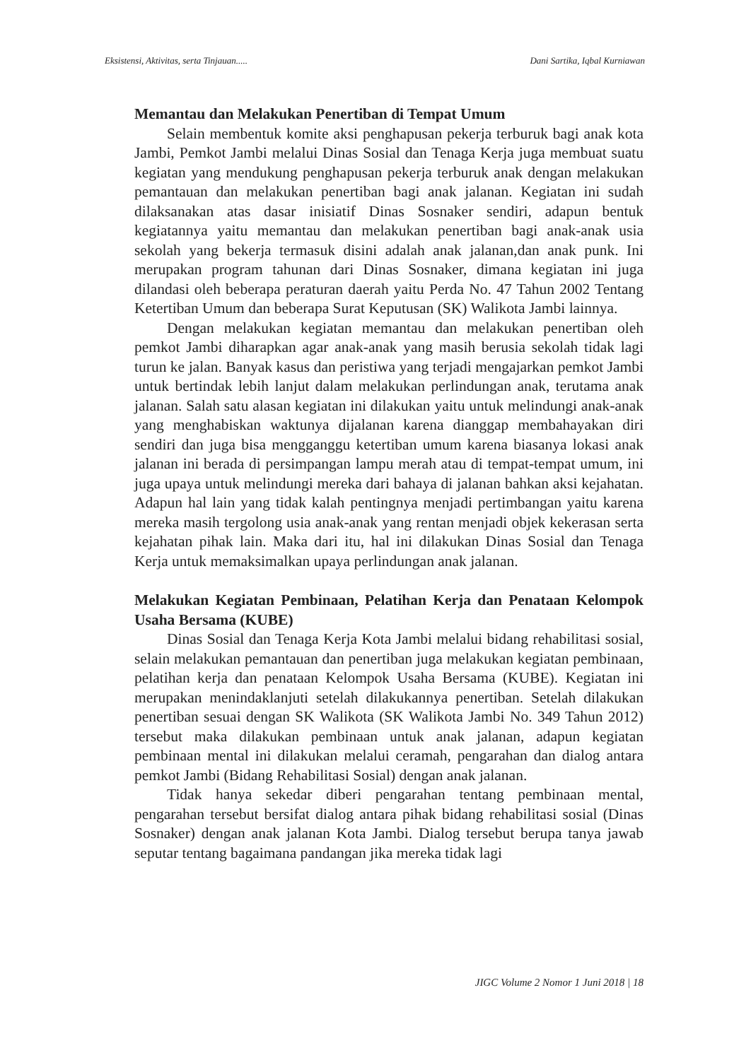Eksistensi, Aktivitas, serta Tinjauan..... Dani Sartika, Iqbal Kurniawan
Memantau dan Melakukan Penertiban di Tempat Umum
Selain membentuk komite aksi penghapusan pekerja terburuk bagi anak kota Jambi, Pemkot Jambi melalui Dinas Sosial dan Tenaga Kerja juga membuat suatu kegiatan yang mendukung penghapusan pekerja terburuk anak dengan melakukan pemantauan dan melakukan penertiban bagi anak jalanan. Kegiatan ini sudah dilaksanakan atas dasar inisiatif Dinas Sosnaker sendiri, adapun bentuk kegiatannya yaitu memantau dan melakukan penertiban bagi anak-anak usia sekolah yang bekerja termasuk disini adalah anak jalanan,dan anak punk. Ini merupakan program tahunan dari Dinas Sosnaker, dimana kegiatan ini juga dilandasi oleh beberapa peraturan daerah yaitu Perda No. 47 Tahun 2002 Tentang Ketertiban Umum dan beberapa Surat Keputusan (SK) Walikota Jambi lainnya.
Dengan melakukan kegiatan memantau dan melakukan penertiban oleh pemkot Jambi diharapkan agar anak-anak yang masih berusia sekolah tidak lagi turun ke jalan. Banyak kasus dan peristiwa yang terjadi mengajarkan pemkot Jambi untuk bertindak lebih lanjut dalam melakukan perlindungan anak, terutama anak jalanan. Salah satu alasan kegiatan ini dilakukan yaitu untuk melindungi anak-anak yang menghabiskan waktunya dijalanan karena dianggap membahayakan diri sendiri dan juga bisa mengganggu ketertiban umum karena biasanya lokasi anak jalanan ini berada di persimpangan lampu merah atau di tempat-tempat umum, ini juga upaya untuk melindungi mereka dari bahaya di jalanan bahkan aksi kejahatan. Adapun hal lain yang tidak kalah pentingnya menjadi pertimbangan yaitu karena mereka masih tergolong usia anak-anak yang rentan menjadi objek kekerasan serta kejahatan pihak lain. Maka dari itu, hal ini dilakukan Dinas Sosial dan Tenaga Kerja untuk memaksimalkan upaya perlindungan anak jalanan.
Melakukan Kegiatan Pembinaan, Pelatihan Kerja dan Penataan Kelompok Usaha Bersama (KUBE)
Dinas Sosial dan Tenaga Kerja Kota Jambi melalui bidang rehabilitasi sosial, selain melakukan pemantauan dan penertiban juga melakukan kegiatan pembinaan, pelatihan kerja dan penataan Kelompok Usaha Bersama (KUBE). Kegiatan ini merupakan menindaklanjuti setelah dilakukannya penertiban. Setelah dilakukan penertiban sesuai dengan SK Walikota (SK Walikota Jambi No. 349 Tahun 2012) tersebut maka dilakukan pembinaan untuk anak jalanan, adapun kegiatan pembinaan mental ini dilakukan melalui ceramah, pengarahan dan dialog antara pemkot Jambi (Bidang Rehabilitasi Sosial) dengan anak jalanan.
Tidak hanya sekedar diberi pengarahan tentang pembinaan mental, pengarahan tersebut bersifat dialog antara pihak bidang rehabilitasi sosial (Dinas Sosnaker) dengan anak jalanan Kota Jambi. Dialog tersebut berupa tanya jawab seputar tentang bagaimana pandangan jika mereka tidak lagi
JIGC Volume 2 Nomor 1 Juni 2018 | 18